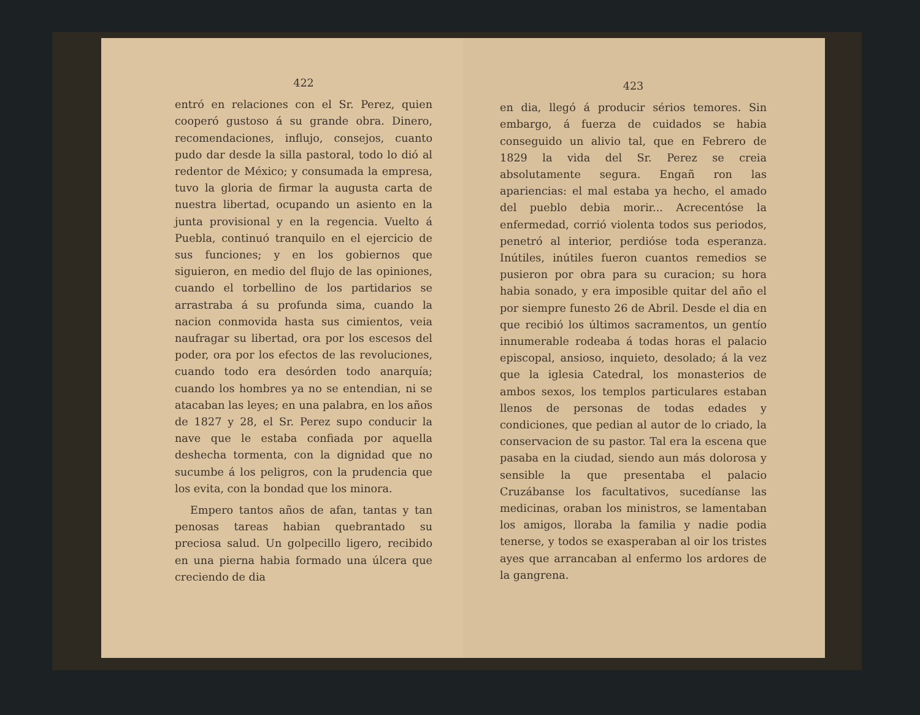422
entró en relaciones con el Sr. Perez, quien cooperó gustoso á su grande obra. Dinero, recomendaciones, influjo, consejos, cuanto pudo dar desde la silla pastoral, todo lo dió al redentor de México; y consumada la empresa, tuvo la gloria de firmar la augusta carta de nuestra libertad, ocupando un asiento en la junta provisional y en la regencia. Vuelto á Puebla, continuó tranquilo en el ejercicio de sus funciones; y en los gobiernos que siguieron, en medio del flujo de las opiniones, cuando el torbellino de los partidarios se arrastraba á su profunda sima, cuando la nacion conmovida hasta sus cimientos, veia naufragar su libertad, ora por los escesos del poder, ora por los efectos de las revoluciones, cuando todo era desórden todo anarquía; cuando los hombres ya no se entendian, ni se atacaban las leyes; en una palabra, en los años de 1827 y 28, el Sr. Perez supo conducir la nave que le estaba confiada por aquella deshecha tormenta, con la dignidad que no sucumbe á los peligros, con la prudencia que los evita, con la bondad que los minora.
Empero tantos años de afan, tantas y tan penosas tareas habian quebrantado su preciosa salud. Un golpecillo ligero, recibido en una pierna habia formado una úlcera que creciendo de dia
423
en dia, llegó á producir sérios temores. Sin embargo, á fuerza de cuidados se habia conseguido un alivio tal, que en Febrero de 1829 la vida del Sr. Perez se creia absolutamente segura. Engañ ron las apariencias: el mal estaba ya hecho, el amado del pueblo debia morir... Acrecentóse la enfermedad, corrió violenta todos sus periodos, penetró al interior, perdióse toda esperanza. Inútiles, inútiles fueron cuantos remedios se pusieron por obra para su curacion; su hora habia sonado, y era imposible quitar del año el por siempre funesto 26 de Abril. Desde el dia en que recibió los últimos sacramentos, un gentío innumerable rodeaba á todas horas el palacio episcopal, ansioso, inquieto, desolado; á la vez que la iglesia Catedral, los monasterios de ambos sexos, los templos particulares estaban llenos de personas de todas edades y condiciones, que pedian al autor de lo criado, la conservacion de su pastor. Tal era la escena que pasaba en la ciudad, siendo aun más dolorosa y sensible la que presentaba el palacio Cruzábanse los facultativos, sucedíanse las medicinas, oraban los ministros, se lamentaban los amigos, lloraba la familia y nadie podia tenerse, y todos se exasperaban al oir los tristes ayes que arrancaban al enfermo los ardores de la gangrena.